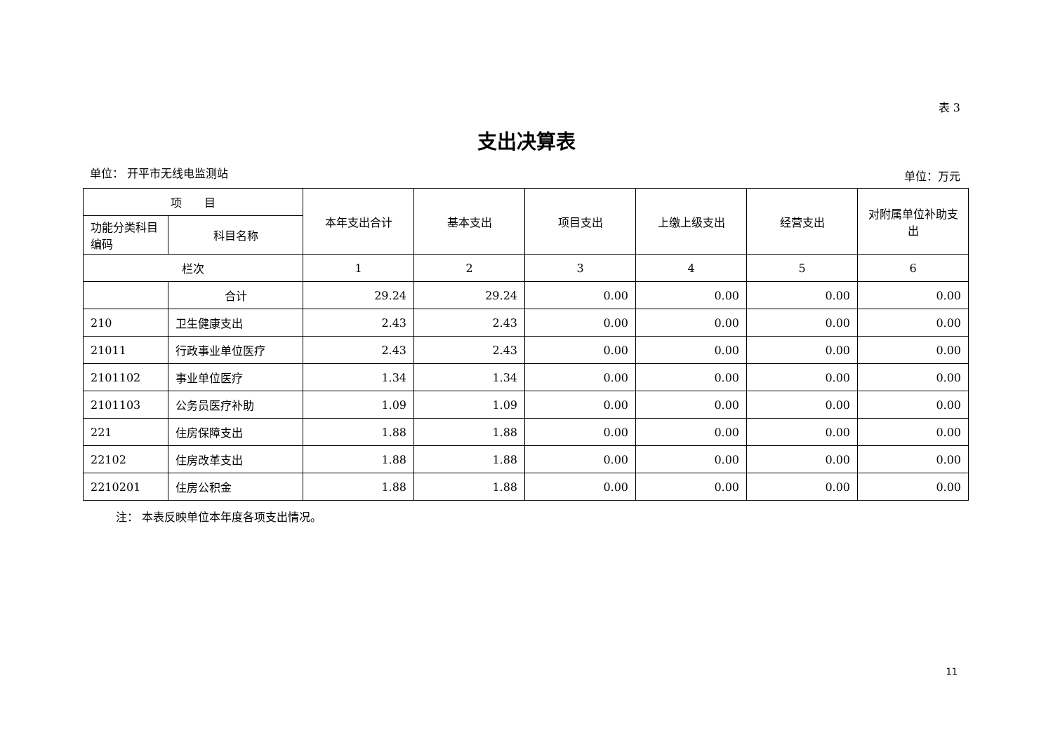表 3
支出决算表
单位： 开平市无线电监测站 单位：万元
| 项 目 | | 本年支出合计 | 基本支出 | 项目支出 | 上缴上级支出 | 经营支出 | 对附属单位补助支出 |
| --- | --- | --- | --- | --- | --- | --- | --- |
| 功能分类科目编码 | 科目名称 | | | | | | |
| 栏次 | | 1 | 2 | 3 | 4 | 5 | 6 |
| | 合计 | 29.24 | 29.24 | 0.00 | 0.00 | 0.00 | 0.00 |
| 210 | 卫生健康支出 | 2.43 | 2.43 | 0.00 | 0.00 | 0.00 | 0.00 |
| 21011 | 行政事业单位医疗 | 2.43 | 2.43 | 0.00 | 0.00 | 0.00 | 0.00 |
| 2101102 | 事业单位医疗 | 1.34 | 1.34 | 0.00 | 0.00 | 0.00 | 0.00 |
| 2101103 | 公务员医疗补助 | 1.09 | 1.09 | 0.00 | 0.00 | 0.00 | 0.00 |
| 221 | 住房保障支出 | 1.88 | 1.88 | 0.00 | 0.00 | 0.00 | 0.00 |
| 22102 | 住房改革支出 | 1.88 | 1.88 | 0.00 | 0.00 | 0.00 | 0.00 |
| 2210201 | 住房公积金 | 1.88 | 1.88 | 0.00 | 0.00 | 0.00 | 0.00 |
注： 本表反映单位本年度各项支出情况。
11